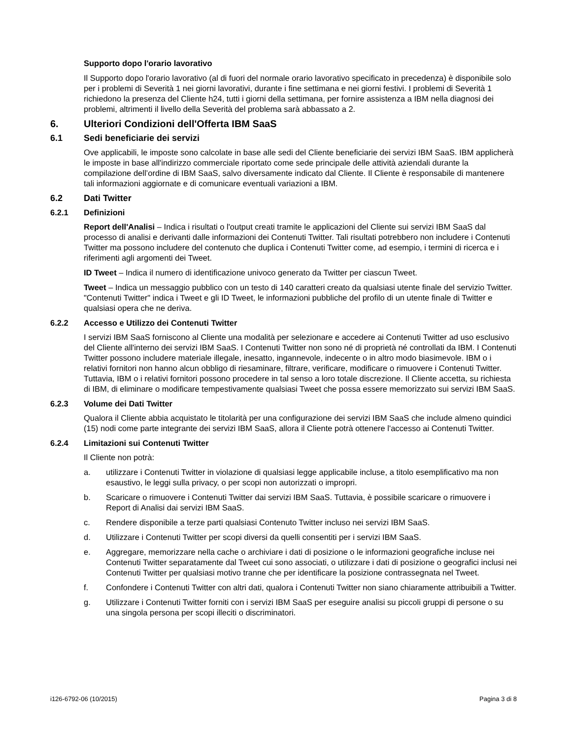Supporto dopo l'orario lavorativo
Il Supporto dopo l'orario lavorativo (al di fuori del normale orario lavorativo specificato in precedenza) è disponibile solo per i problemi di Severità 1 nei giorni lavorativi, durante i fine settimana e nei giorni festivi. I problemi di Severità 1 richiedono la presenza del Cliente h24, tutti i giorni della settimana, per fornire assistenza a IBM nella diagnosi dei problemi, altrimenti il livello della Severità del problema sarà abbassato a 2.
6. Ulteriori Condizioni dell'Offerta IBM SaaS
6.1 Sedi beneficiarie dei servizi
Ove applicabili, le imposte sono calcolate in base alle sedi del Cliente beneficiarie dei servizi IBM SaaS. IBM applicherà le imposte in base all'indirizzo commerciale riportato come sede principale delle attività aziendali durante la compilazione dell’ordine di IBM SaaS, salvo diversamente indicato dal Cliente. Il Cliente è responsabile di mantenere tali informazioni aggiornate e di comunicare eventuali variazioni a IBM.
6.2 Dati Twitter
6.2.1 Definizioni
Report dell'Analisi – Indica i risultati o l'output creati tramite le applicazioni del Cliente sui servizi IBM SaaS dal processo di analisi e derivanti dalle informazioni dei Contenuti Twitter. Tali risultati potrebbero non includere i Contenuti Twitter ma possono includere del contenuto che duplica i Contenuti Twitter come, ad esempio, i termini di ricerca e i riferimenti agli argomenti dei Tweet.
ID Tweet – Indica il numero di identificazione univoco generato da Twitter per ciascun Tweet.
Tweet – Indica un messaggio pubblico con un testo di 140 caratteri creato da qualsiasi utente finale del servizio Twitter. "Contenuti Twitter" indica i Tweet e gli ID Tweet, le informazioni pubbliche del profilo di un utente finale di Twitter e qualsiasi opera che ne deriva.
6.2.2 Accesso e Utilizzo dei Contenuti Twitter
I servizi IBM SaaS forniscono al Cliente una modalità per selezionare e accedere ai Contenuti Twitter ad uso esclusivo del Cliente all'interno dei servizi IBM SaaS. I Contenuti Twitter non sono né di proprietà né controllati da IBM. I Contenuti Twitter possono includere materiale illegale, inesatto, ingannevole, indecente o in altro modo biasimevole. IBM o i relativi fornitori non hanno alcun obbligo di riesaminare, filtrare, verificare, modificare o rimuovere i Contenuti Twitter. Tuttavia, IBM o i relativi fornitori possono procedere in tal senso a loro totale discrezione. Il Cliente accetta, su richiesta di IBM, di eliminare o modificare tempestivamente qualsiasi Tweet che possa essere memorizzato sui servizi IBM SaaS.
6.2.3 Volume dei Dati Twitter
Qualora il Cliente abbia acquistato le titolarità per una configurazione dei servizi IBM SaaS che include almeno quindici (15) nodi come parte integrante dei servizi IBM SaaS, allora il Cliente potrà ottenere l'accesso ai Contenuti Twitter.
6.2.4 Limitazioni sui Contenuti Twitter
Il Cliente non potrà:
a. utilizzare i Contenuti Twitter in violazione di qualsiasi legge applicabile incluse, a titolo esemplificativo ma non esaustivo, le leggi sulla privacy, o per scopi non autorizzati o impropri.
b. Scaricare o rimuovere i Contenuti Twitter dai servizi IBM SaaS. Tuttavia, è possibile scaricare o rimuovere i Report di Analisi dai servizi IBM SaaS.
c. Rendere disponibile a terze parti qualsiasi Contenuto Twitter incluso nei servizi IBM SaaS.
d. Utilizzare i Contenuti Twitter per scopi diversi da quelli consentiti per i servizi IBM SaaS.
e. Aggregare, memorizzare nella cache o archiviare i dati di posizione o le informazioni geografiche incluse nei Contenuti Twitter separatamente dal Tweet cui sono associati, o utilizzare i dati di posizione o geografici inclusi nei Contenuti Twitter per qualsiasi motivo tranne che per identificare la posizione contrassegnata nel Tweet.
f. Confondere i Contenuti Twitter con altri dati, qualora i Contenuti Twitter non siano chiaramente attribuibili a Twitter.
g. Utilizzare i Contenuti Twitter forniti con i servizi IBM SaaS per eseguire analisi su piccoli gruppi di persone o su una singola persona per scopi illeciti o discriminatori.
i126-6792-06 (10/2015) Pagina 3 di 8